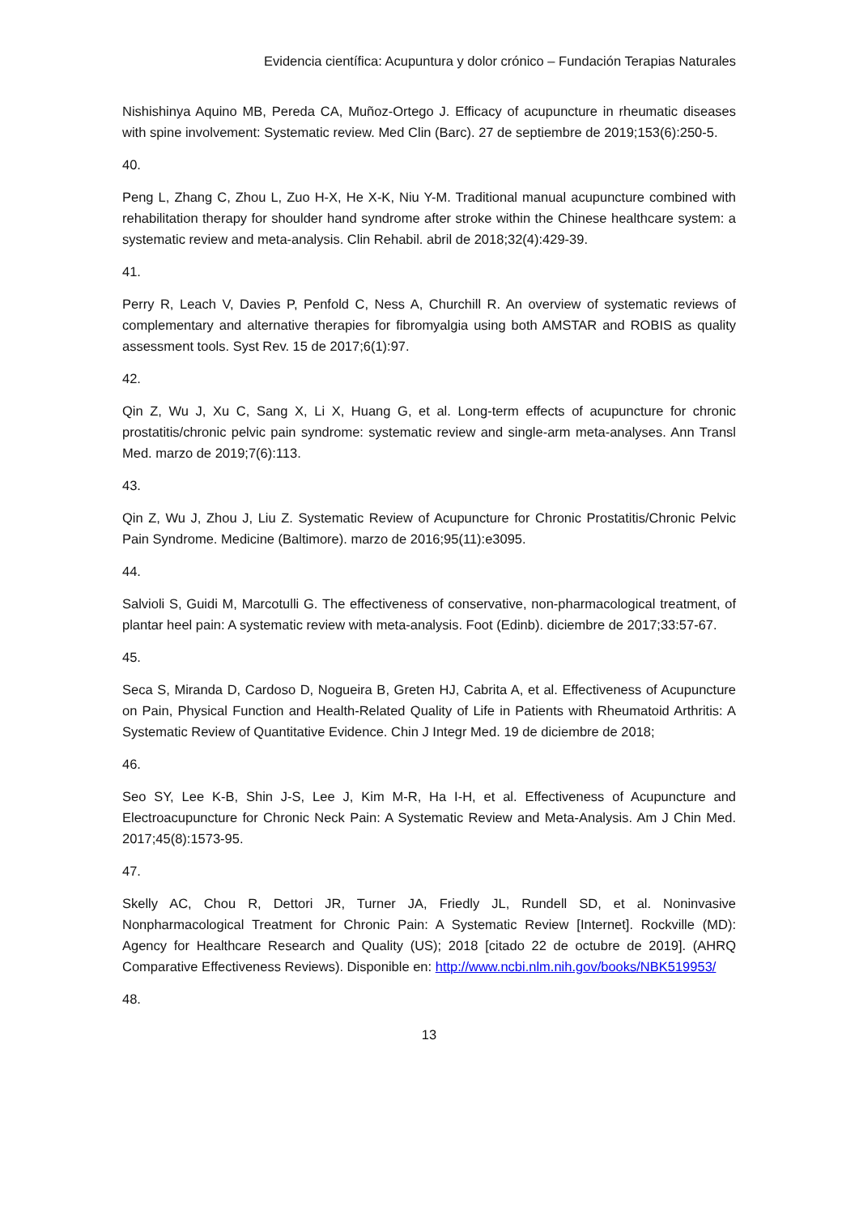Evidencia científica: Acupuntura y dolor crónico – Fundación Terapias Naturales
Nishishinya Aquino MB, Pereda CA, Muñoz-Ortego J. Efficacy of acupuncture in rheumatic diseases with spine involvement: Systematic review. Med Clin (Barc). 27 de septiembre de 2019;153(6):250-5.
40.
Peng L, Zhang C, Zhou L, Zuo H-X, He X-K, Niu Y-M. Traditional manual acupuncture combined with rehabilitation therapy for shoulder hand syndrome after stroke within the Chinese healthcare system: a systematic review and meta-analysis. Clin Rehabil. abril de 2018;32(4):429-39.
41.
Perry R, Leach V, Davies P, Penfold C, Ness A, Churchill R. An overview of systematic reviews of complementary and alternative therapies for fibromyalgia using both AMSTAR and ROBIS as quality assessment tools. Syst Rev. 15 de 2017;6(1):97.
42.
Qin Z, Wu J, Xu C, Sang X, Li X, Huang G, et al. Long-term effects of acupuncture for chronic prostatitis/chronic pelvic pain syndrome: systematic review and single-arm meta-analyses. Ann Transl Med. marzo de 2019;7(6):113.
43.
Qin Z, Wu J, Zhou J, Liu Z. Systematic Review of Acupuncture for Chronic Prostatitis/Chronic Pelvic Pain Syndrome. Medicine (Baltimore). marzo de 2016;95(11):e3095.
44.
Salvioli S, Guidi M, Marcotulli G. The effectiveness of conservative, non-pharmacological treatment, of plantar heel pain: A systematic review with meta-analysis. Foot (Edinb). diciembre de 2017;33:57-67.
45.
Seca S, Miranda D, Cardoso D, Nogueira B, Greten HJ, Cabrita A, et al. Effectiveness of Acupuncture on Pain, Physical Function and Health-Related Quality of Life in Patients with Rheumatoid Arthritis: A Systematic Review of Quantitative Evidence. Chin J Integr Med. 19 de diciembre de 2018;
46.
Seo SY, Lee K-B, Shin J-S, Lee J, Kim M-R, Ha I-H, et al. Effectiveness of Acupuncture and Electroacupuncture for Chronic Neck Pain: A Systematic Review and Meta-Analysis. Am J Chin Med. 2017;45(8):1573-95.
47.
Skelly AC, Chou R, Dettori JR, Turner JA, Friedly JL, Rundell SD, et al. Noninvasive Nonpharmacological Treatment for Chronic Pain: A Systematic Review [Internet]. Rockville (MD): Agency for Healthcare Research and Quality (US); 2018 [citado 22 de octubre de 2019]. (AHRQ Comparative Effectiveness Reviews). Disponible en: http://www.ncbi.nlm.nih.gov/books/NBK519953/
48.
13